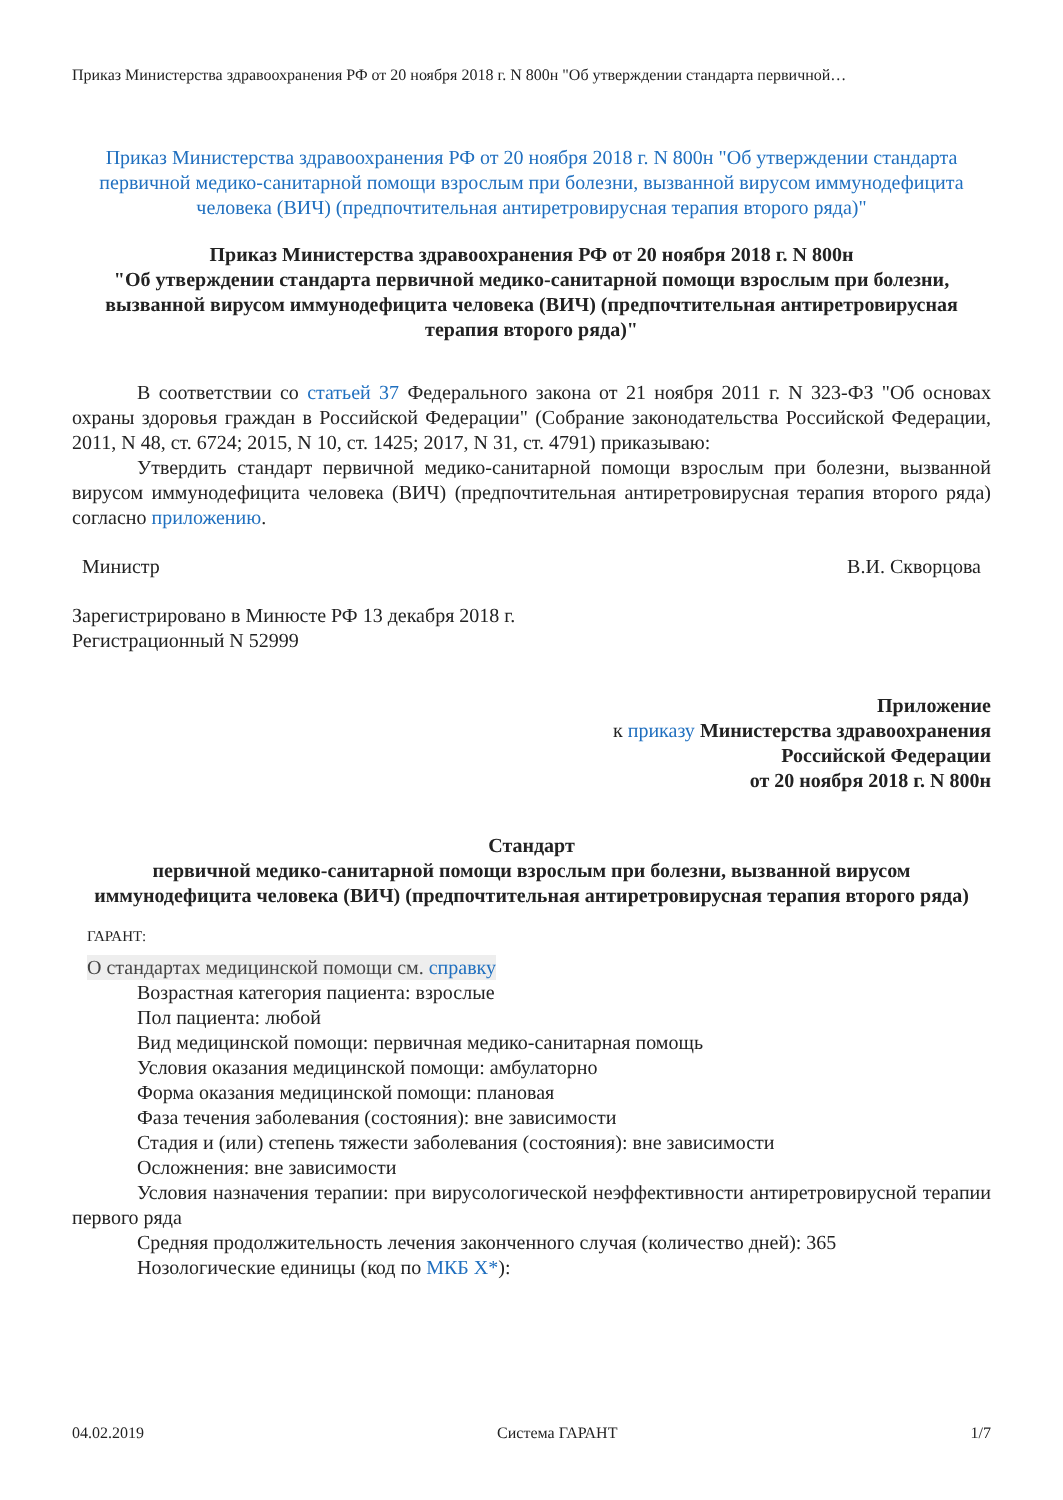Приказ Министерства здравоохранения РФ от 20 ноября 2018 г. N 800н "Об утверждении стандарта первичной…
Приказ Министерства здравоохранения РФ от 20 ноября 2018 г. N 800н "Об утверждении стандарта первичной медико-санитарной помощи взрослым при болезни, вызванной вирусом иммунодефицита человека (ВИЧ) (предпочтительная антиретровирусная терапия второго ряда)"
Приказ Министерства здравоохранения РФ от 20 ноября 2018 г. N 800н
"Об утверждении стандарта первичной медико-санитарной помощи взрослым при болезни, вызванной вирусом иммунодефицита человека (ВИЧ) (предпочтительная антиретровирусная терапия второго ряда)"
В соответствии со статьей 37 Федерального закона от 21 ноября 2011 г. N 323-ФЗ "Об основах охраны здоровья граждан в Российской Федерации" (Собрание законодательства Российской Федерации, 2011, N 48, ст. 6724; 2015, N 10, ст. 1425; 2017, N 31, ст. 4791) приказываю:
Утвердить стандарт первичной медико-санитарной помощи взрослым при болезни, вызванной вирусом иммунодефицита человека (ВИЧ) (предпочтительная антиретровирусная терапия второго ряда) согласно приложению.
Министр В.И. Скворцова
Зарегистрировано в Минюсте РФ 13 декабря 2018 г.
Регистрационный N 52999
Приложение
к приказу Министерства здравоохранения
Российской Федерации
от 20 ноября 2018 г. N 800н
Стандарт
первичной медико-санитарной помощи взрослым при болезни, вызванной вирусом иммунодефицита человека (ВИЧ) (предпочтительная антиретровирусная терапия второго ряда)
ГАРАНТ:
О стандартах медицинской помощи см. справку
Возрастная категория пациента: взрослые
Пол пациента: любой
Вид медицинской помощи: первичная медико-санитарная помощь
Условия оказания медицинской помощи: амбулаторно
Форма оказания медицинской помощи: плановая
Фаза течения заболевания (состояния): вне зависимости
Стадия и (или) степень тяжести заболевания (состояния): вне зависимости
Осложнения: вне зависимости
Условия назначения терапии: при вирусологической неэффективности антиретровирусной терапии первого ряда
Средняя продолжительность лечения законченного случая (количество дней): 365
Нозологические единицы (код по МКБ X*):
04.02.2019 Система ГАРАНТ 1/7